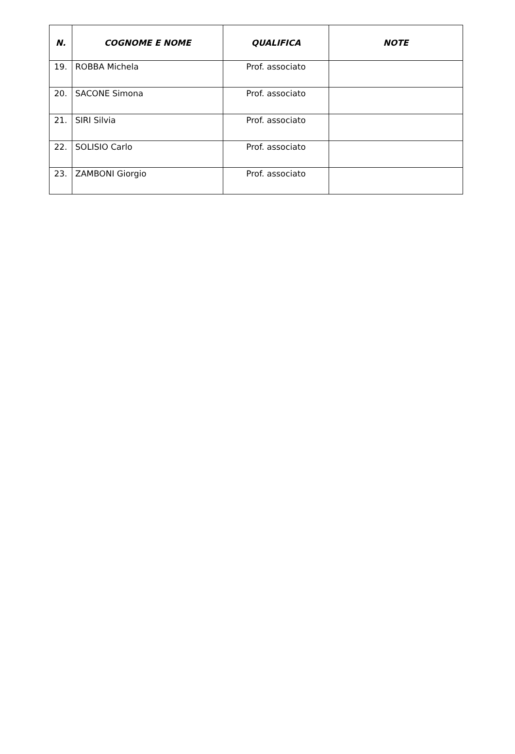| N. | COGNOME E NOME | QUALIFICA | NOTE |
| --- | --- | --- | --- |
| 19. | ROBBA Michela | Prof. associato | |
| 20. | SACONE Simona | Prof. associato | |
| 21. | SIRI Silvia | Prof. associato | |
| 22. | SOLISIO Carlo | Prof. associato | |
| 23. | ZAMBONI Giorgio | Prof. associato | |